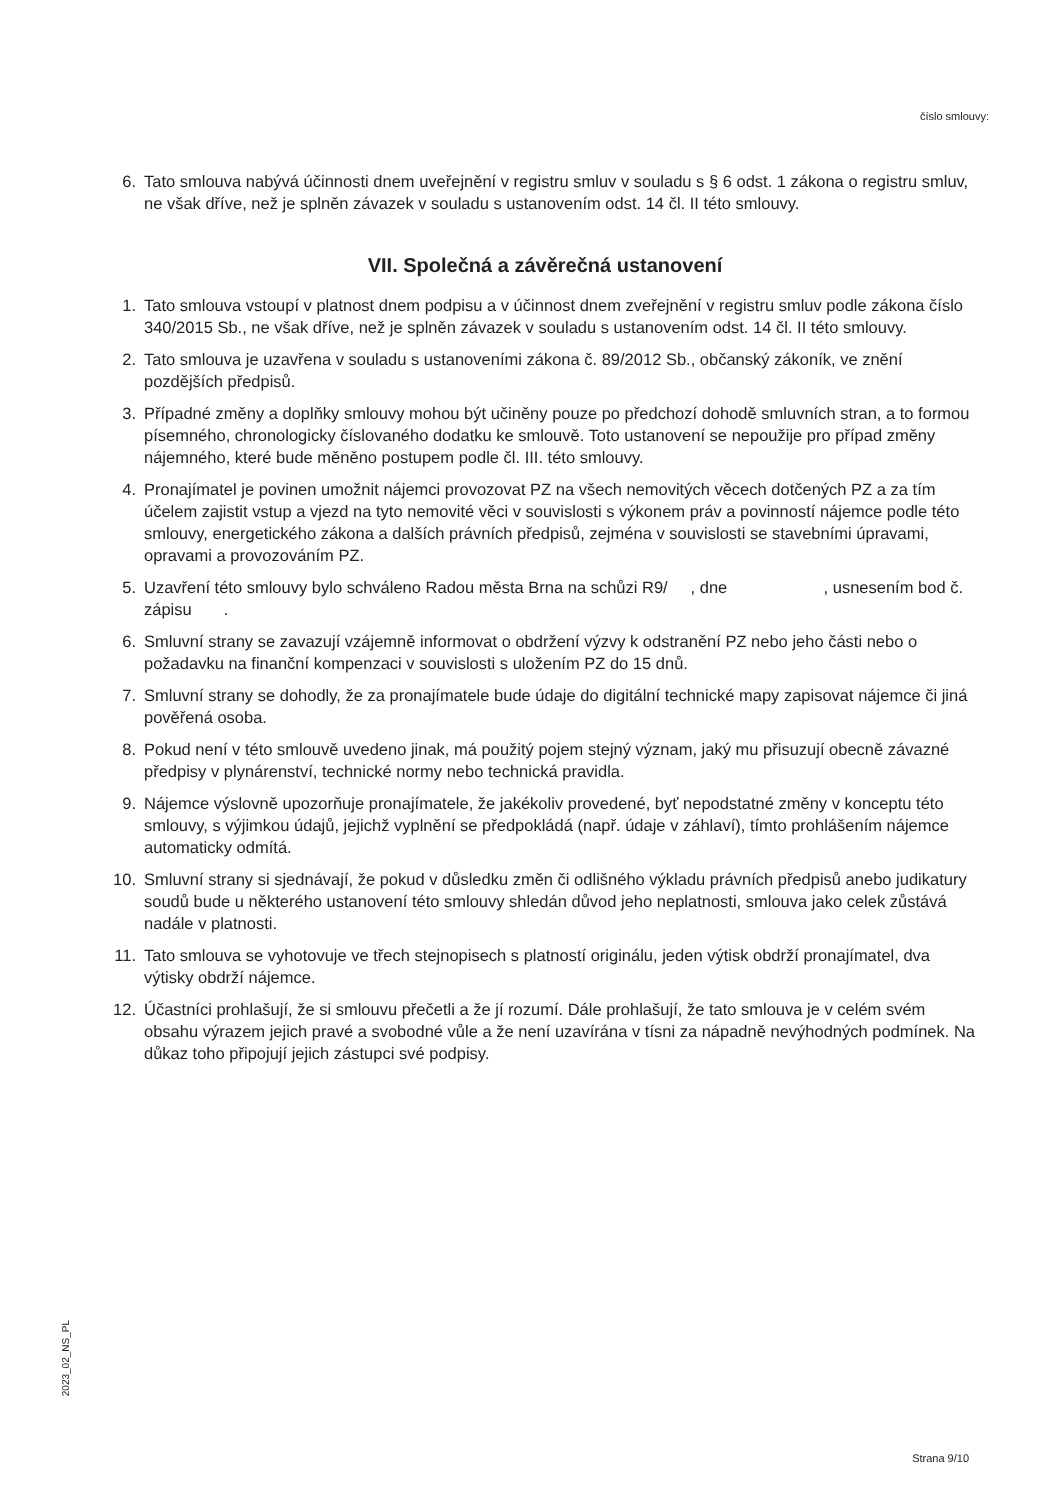číslo smlouvy:
6. Tato smlouva nabývá účinnosti dnem uveřejnění v registru smluv v souladu s § 6 odst. 1 zákona o registru smluv, ne však dříve, než je splněn závazek v souladu s ustanovením odst. 14 čl. II této smlouvy.
VII. Společná a závěrečná ustanovení
1. Tato smlouva vstoupí v platnost dnem podpisu a v účinnost dnem zveřejnění v registru smluv podle zákona číslo 340/2015 Sb., ne však dříve, než je splněn závazek v souladu s ustanovením odst. 14 čl. II této smlouvy.
2. Tato smlouva je uzavřena v souladu s ustanoveními zákona č. 89/2012 Sb., občanský zákoník, ve znění pozdějších předpisů.
3. Případné změny a doplňky smlouvy mohou být učiněny pouze po předchozí dohodě smluvních stran, a to formou písemného, chronologicky číslovaného dodatku ke smlouvě. Toto ustanovení se nepoužije pro případ změny nájemného, které bude měněno postupem podle čl. III. této smlouvy.
4. Pronajímatel je povinen umožnit nájemci provozovat PZ na všech nemovitých věcech dotčených PZ a za tím účelem zajistit vstup a vjezd na tyto nemovité věci v souvislosti s výkonem práv a povinností nájemce podle této smlouvy, energetického zákona a dalších právních předpisů, zejména v souvislosti se stavebními úpravami, opravami a provozováním PZ.
5. Uzavření této smlouvy bylo schváleno Radou města Brna na schůzi R9/ , dne , usnesením bod č. zápisu .
6. Smluvní strany se zavazují vzájemně informovat o obdržení výzvy k odstranění PZ nebo jeho části nebo o požadavku na finanční kompenzaci v souvislosti s uložením PZ do 15 dnů.
7. Smluvní strany se dohodly, že za pronajímatele bude údaje do digitální technické mapy zapisovat nájemce či jiná pověřená osoba.
8. Pokud není v této smlouvě uvedeno jinak, má použitý pojem stejný význam, jaký mu přisuzují obecně závazné předpisy v plynárenství, technické normy nebo technická pravidla.
9. Nájemce výslovně upozorňuje pronajímatele, že jakékoliv provedené, byť nepodstatné změny v konceptu této smlouvy, s výjimkou údajů, jejichž vyplnění se předpokládá (např. údaje v záhlaví), tímto prohlášením nájemce automaticky odmítá.
10. Smluvní strany si sjednávají, že pokud v důsledku změn či odlišného výkladu právních předpisů anebo judikatury soudů bude u některého ustanovení této smlouvy shledán důvod jeho neplatnosti, smlouva jako celek zůstává nadále v platnosti.
11. Tato smlouva se vyhotovuje ve třech stejnopisech s platností originálu, jeden výtisk obdrží pronajímatel, dva výtisky obdrží nájemce.
12. Účastníci prohlašují, že si smlouvu přečetli a že jí rozumí. Dále prohlašují, že tato smlouva je v celém svém obsahu výrazem jejich pravé a svobodné vůle a že není uzavírána v tísni za nápadně nevýhodných podmínek. Na důkaz toho připojují jejich zástupci své podpisy.
2023_02_NS_PL
Strana 9/10